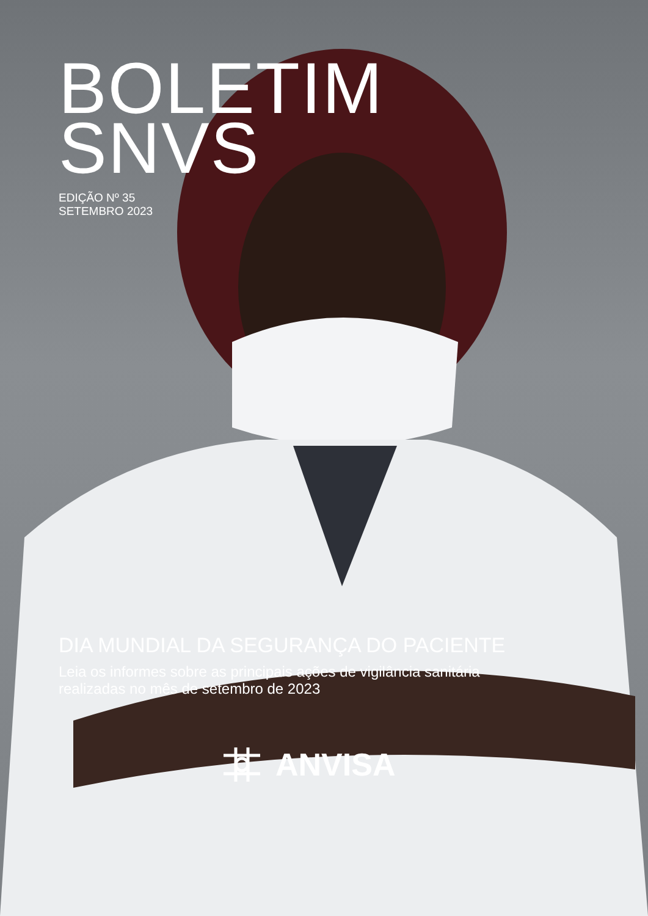BOLETIM
SNVS
EDIÇÃO Nº 35
SETEMBRO 2023
DIA MUNDIAL DA SEGURANÇA DO PACIENTE
Leia os informes sobre as principais ações de vigilância sanitária
realizadas no mês de setembro de 2023
ANVISA